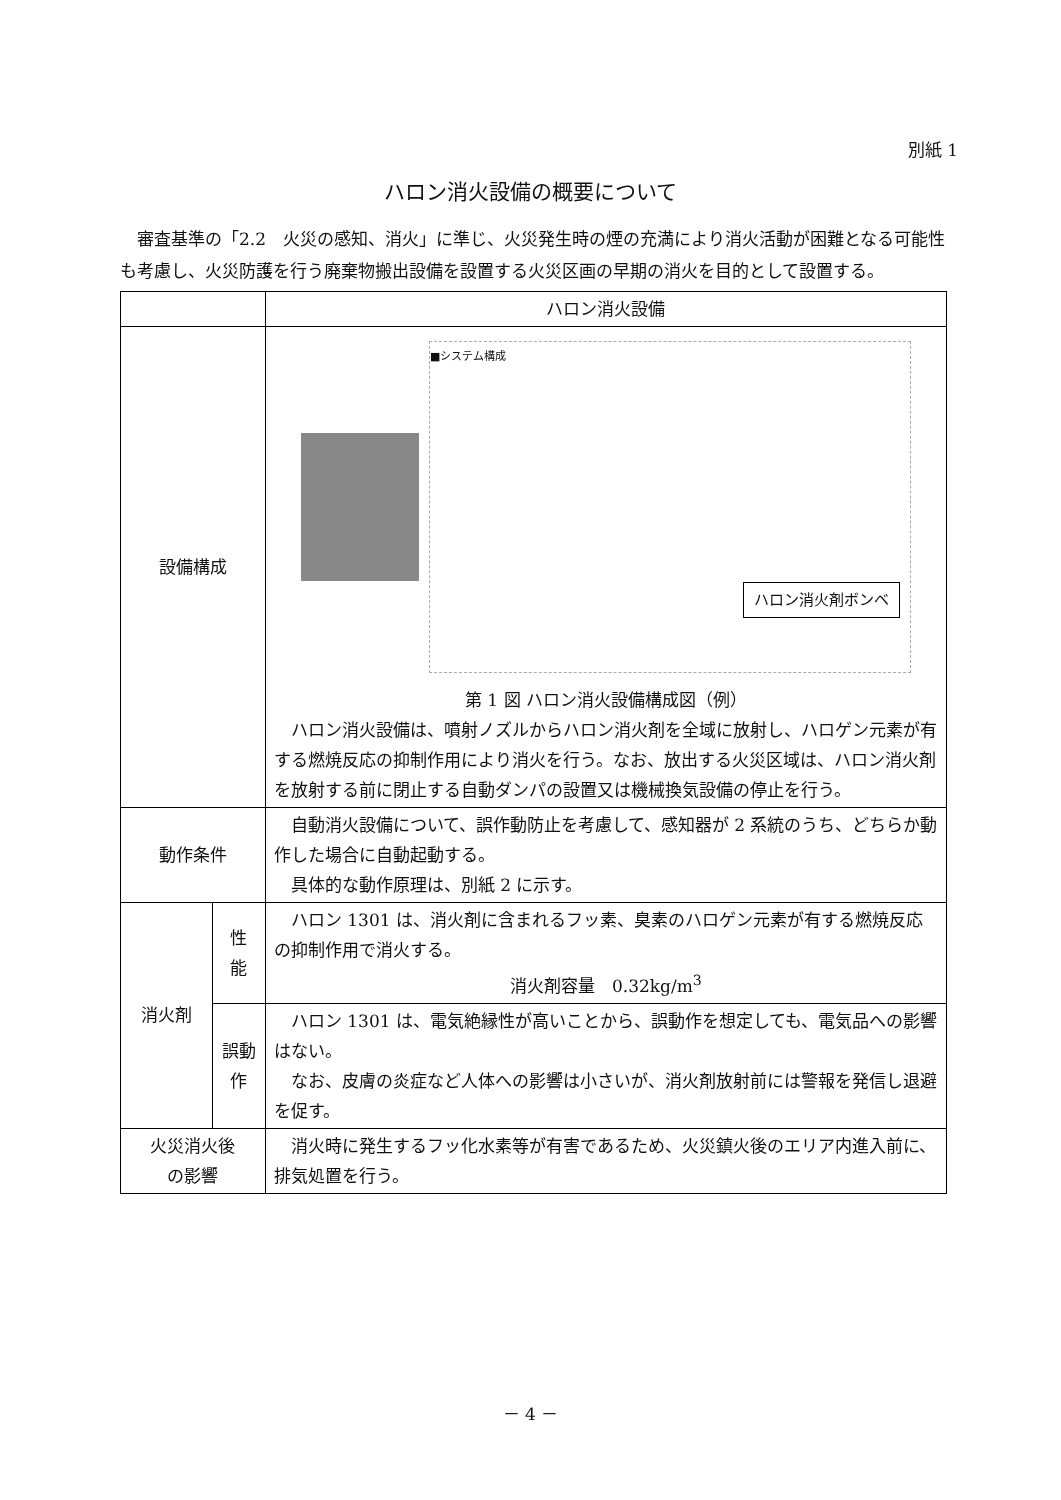別紙 1
ハロン消火設備の概要について
審査基準の「2.2　火災の感知、消火」に準じ、火災発生時の煙の充満により消火活動が困難となる可能性も考慮し、火災防護を行う廃棄物搬出設備を設置する火災区画の早期の消火を目的として設置する。
| | | ハロン消火設備 |
| --- | --- | --- |
| 設備構成 | | ■システム構成 ハロン消火剤ボンベ 第 1 図 ハロン消火設備構成図（例） ハロン消火設備は、噴射ノズルからハロン消火剤を全域に放射し、ハロゲン元素が有する燃焼反応の抑制作用により消火を行う。なお、放出する火災区域は、ハロン消火剤を放射する前に閉止する自動ダンパの設置又は機械換気設備の停止を行う。 |
| 動作条件 | | 自動消火設備について、誤作動防止を考慮して、感知器が 2 系統のうち、どちらか動作した場合に自動起動する。 具体的な動作原理は、別紙 2 に示す。 |
| 消火剤 | 性 能 | ハロン 1301 は、消火剤に含まれるフッ素、臭素のハロゲン元素が有する燃焼反応の抑制作用で消火する。 消火剤容量 0.32kg/m<sup>3</sup> |
| | 誤動作 | ハロン 1301 は、電気絶縁性が高いことから、誤動作を想定しても、電気品への影響はない。 なお、皮膚の炎症など人体への影響は小さいが、消火剤放射前には警報を発信し退避を促す。 |
| 火災消火後 の影響 | | 消火時に発生するフッ化水素等が有害であるため、火災鎮火後のエリア内進入前に、排気処置を行う。 |
－ 4 －